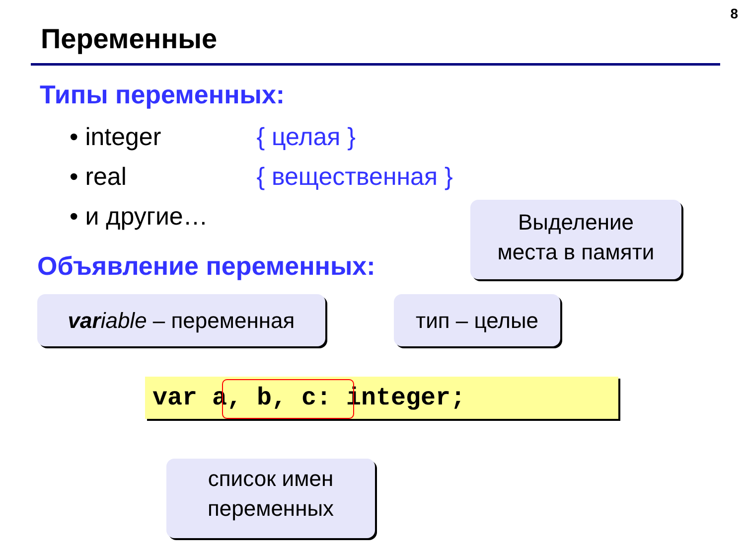8
Переменные
Типы переменных:
• integer { целая }
• real { вещественная }
• и другие…
Объявление переменных:
Выделение
места в памяти
var iable – переменная
тип – целые
var a, b, c: integer;
список имен
переменных